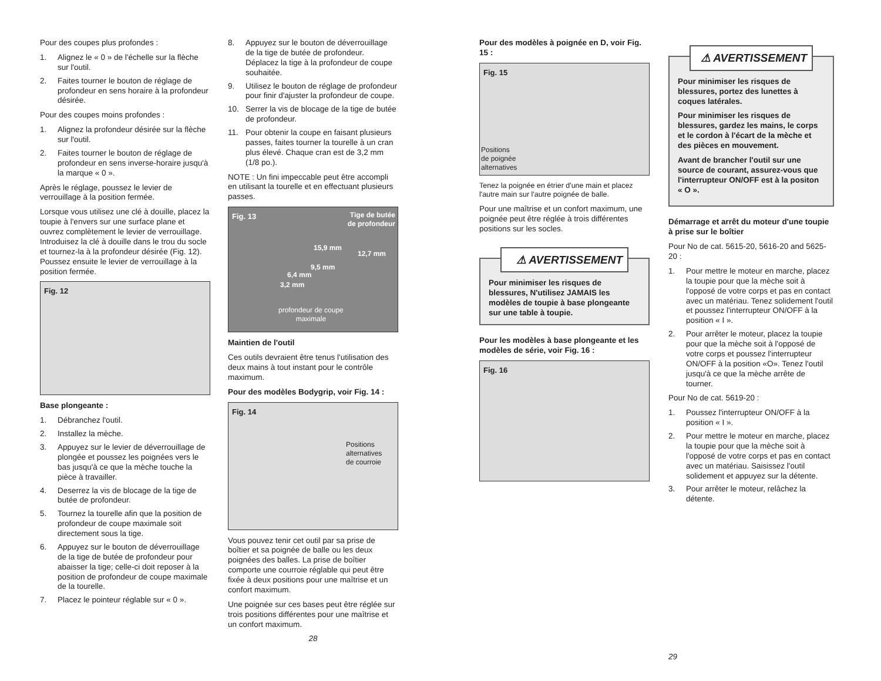Pour des coupes plus profondes :
1. Alignez le « 0 » de l'échelle sur la flèche sur l'outil.
2. Faites tourner le bouton de réglage de profondeur en sens horaire à la profondeur désirée.
Pour des coupes moins profondes :
1. Alignez la profondeur désirée sur la flèche sur l'outil.
2. Faites tourner le bouton de réglage de profondeur en sens inverse-horaire jusqu'à la marque « 0 ».
Après le réglage, poussez le levier de verrouillage à la position fermée.
Lorsque vous utilisez une clé à douille, placez la toupie à l'envers sur une surface plane et ouvrez complètement le levier de verrouillage. Introduisez la clé à douille dans le trou du socle et tournez-la à la profondeur désirée (Fig. 12). Poussez ensuite le levier de verrouillage à la position fermée.
Fig. 12
Base plongeante :
1. Débranchez l'outil.
2. Installez la mèche.
3. Appuyez sur le levier de déverrouillage de plongée et poussez les poignées vers le bas jusqu'à ce que la mèche touche la pièce à travailler.
4. Deserrez la vis de blocage de la tige de butée de profondeur.
5. Tournez la tourelle afin que la position de profondeur de coupe maximale soit directement sous la tige.
6. Appuyez sur le bouton de déverrouillage de la tige de butée de profondeur pour abaisser la tige; celle-ci doit reposer à la position de profondeur de coupe maximale de la tourelle.
7. Placez le pointeur réglable sur « 0 ».
8. Appuyez sur le bouton de déverrouillage de la tige de butée de profondeur. Déplacez la tige à la profondeur de coupe souhaitée.
9. Utilisez le bouton de réglage de profondeur pour finir d'ajuster la profondeur de coupe.
10. Serrer la vis de blocage de la tige de butée de profondeur.
11. Pour obtenir la coupe en faisant plusieurs passes, faites tourner la tourelle à un cran plus élevé. Chaque cran est de 3,2 mm (1/8 po.).
NOTE : Un fini impeccable peut être accompli en utilisant la tourelle et en effectuant plusieurs passes.
Fig. 13 Tige de butée
de profondeur
15,9 mm
12,7 mm
9,5 mm
6,4 mm
3,2 mm
profondeur de coupe
maximale
Maintien de l'outil
Ces outils devraient être tenus l'utilisation des deux mains à tout instant pour le contrôle maximum.
Pour des modèles Bodygrip, voir Fig. 14 :
Fig. 14
Positions
alternatives
de courroie
Vous pouvez tenir cet outil par sa prise de boîtier et sa poignée de balle ou les deux poignées des balles. La prise de boîtier comporte une courroie réglable qui peut être fixée à deux positions pour une maîtrise et un confort maximum.
Une poignée sur ces bases peut être réglée sur trois positions différentes pour une maîtrise et un confort maximum.
28
Pour des modèles à poignée en D, voir Fig. 15 :
Fig. 15
Positions
de poignée
alternatives
Tenez la poignée en étrier d'une main et placez l'autre main sur l'autre poignée de balle.
Pour une maîtrise et un confort maximum, une poignée peut être réglée à trois différentes positions sur les socles.
⚠ AVERTISSEMENT
Pour minimiser les risques de blessures, N'utilisez JAMAIS les modèles de toupie à base plongeante sur une table à toupie.
Pour les modèles à base plongeante et les modèles de série, voir Fig. 16 :
Fig. 16
⚠ AVERTISSEMENT
Pour minimiser les risques de blessures, portez des lunettes à coques latérales.
Pour minimiser les risques de blessures, gardez les mains, le corps et le cordon à l'écart de la mèche et des pièces en mouvement.
Avant de brancher l'outil sur une source de courant, assurez-vous que l'interrupteur ON/OFF est à la positon « O ».
Démarrage et arrêt du moteur d'une toupie à prise sur le boîtier
Pour No de cat. 5615-20, 5616-20 and 5625-20 :
1. Pour mettre le moteur en marche, placez la toupie pour que la mèche soit à l'opposé de votre corps et pas en contact avec un matériau. Tenez solidement l'outil et poussez l'interrupteur ON/OFF à la position « I ».
2. Pour arrêter le moteur, placez la toupie pour que la mèche soit à l'opposé de votre corps et poussez l'interrupteur ON/OFF à la position «O». Tenez l'outil jusqu'à ce que la mèche arrête de tourner.
Pour No de cat. 5619-20 :
1. Poussez l'interrupteur ON/OFF à la position « I ».
2. Pour mettre le moteur en marche, placez la toupie pour que la mèche soit à l'opposé de votre corps et pas en contact avec un matériau. Saisissez l'outil solidement et appuyez sur la détente.
3. Pour arrêter le moteur, relâchez la détente.
29